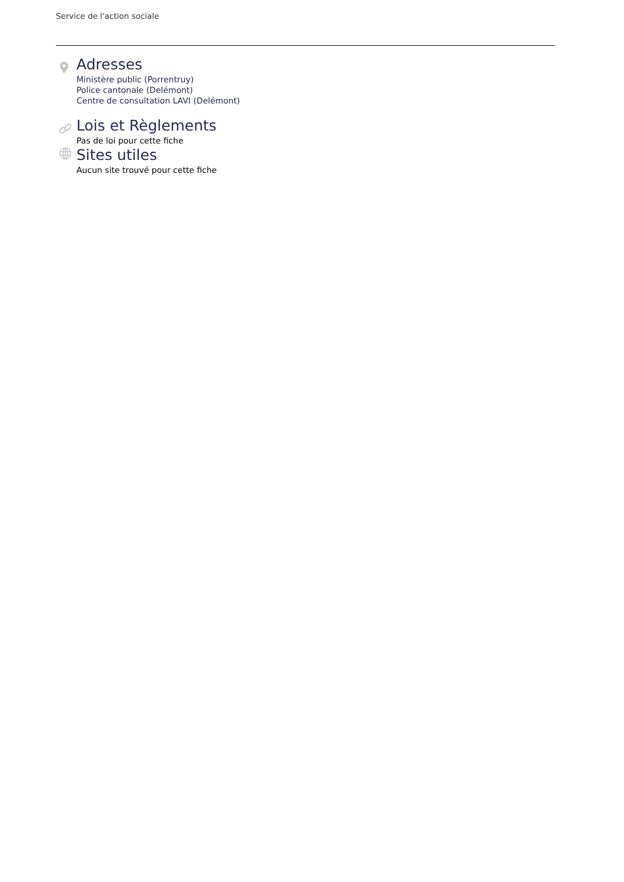Service de l'action sociale
Adresses
Ministère public (Porrentruy)
Police cantonale (Delémont)
Centre de consultation LAVI (Delémont)
Lois et Règlements
Pas de loi pour cette fiche
Sites utiles
Aucun site trouvé pour cette fiche